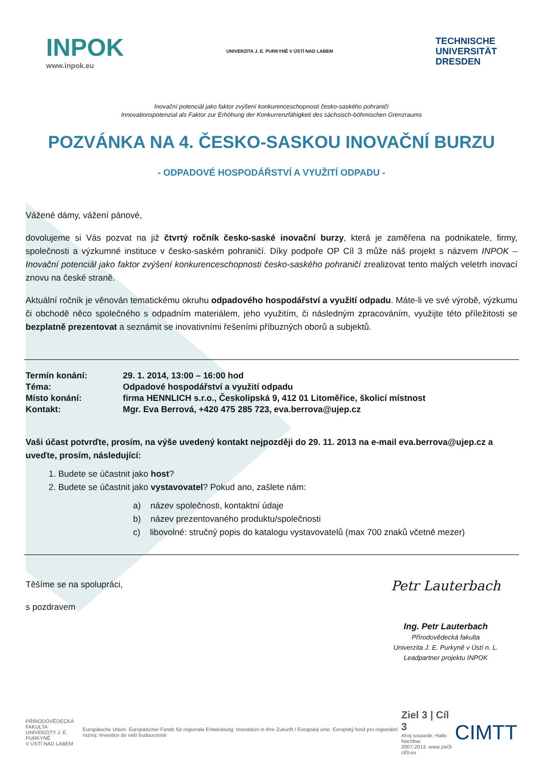INPOK
www.inpok.eu
UNIVERZITA J. E. PURKYNĚ V ÚSTÍ NAD LABEM
TECHNISCHE
UNIVERSITÄT
DRESDEN
Inovační potenciál jako faktor zvýšení konkurenceschopnosti česko-saského pohraničí
Innovationspotenzial als Faktor zur Erhöhung der Konkurrenzfähigkeit des sächsisch-böhmischen Grenzraums
POZVÁNKA NA 4. ČESKO-SASKOU INOVAČNÍ BURZU
- ODPADOVÉ HOSPODÁŘSTVÍ A VYUŽITÍ ODPADU -
Vážené dámy, vážení pánové,
dovolujeme si Vás pozvat na již čtvrtý ročník česko-saské inovační burzy, která je zaměřena na podnikatele, firmy, společnosti a výzkumné instituce v česko-saském pohraničí. Díky podpoře OP Cíl 3 může náš projekt s názvem INPOK – Inovační potenciál jako faktor zvýšení konkurenceschopnosti česko-saského pohraničí zrealizovat tento malých veletrh inovací znovu na české straně.
Aktuální ročník je věnován tematickému okruhu odpadového hospodářství a využití odpadu. Máte-li ve své výrobě, výzkumu či obchodě něco společného s odpadním materiálem, jeho využitím, či následným zpracováním, využijte této příležitosti se bezplatně prezentovat a seznámit se inovativními řešeními příbuzných oborů a subjektů.
| Termín konání: | 29. 1. 2014, 13:00 – 16:00 hod |
| Téma: | Odpadové hospodářství a využití odpadu |
| Místo konání: | firma HENNLICH s.r.o., Českolipská 9, 412 01 Litoměřice, školicí místnost |
| Kontakt: | Mgr. Eva Berrová, +420 475 285 723, eva.berrova@ujep.cz |
Vaši účast potvrďte, prosím, na výše uvedený kontakt nejpozději do 29. 11. 2013 na e-mail eva.berrova@ujep.cz a uveďte, prosím, následující:
1. Budete se účastnit jako host?
2. Budete se účastnit jako vystavovatel? Pokud ano, zašlete nám:
a) název společnosti, kontaktní údaje
b) název prezentovaného produktu/společnosti
c) libovolné: stručný popis do katalogu vystavovatelů (max 700 znaků včetně mezer)
Petr Lauterbach
Ing. Petr Lauterbach
Přírodovědecká fakulta
Univerzita J. E. Purkyně v Ústí n. L.
Leadpartner projektu INPOK
Těšíme se na spolupráci,
s pozdravem
PŘÍRODOVĚDECKÁ FAKULTA
UNIVERZITY J. E. PURKYNĚ
V ÚSTÍ NAD LABEM
Europäische Union. Europäischer Fonds für regionale Entwicklung: Investition in Ihre Zukunft / Evropská unie. Evropský fond pro regionální rozvoj: Investice do vaší budoucnosti
Ziel 3 | Cíl 3
Ahoj sousede. Hallo Nachbar.
2007-2013. www.ziel3-cil3.eu
CIMTT